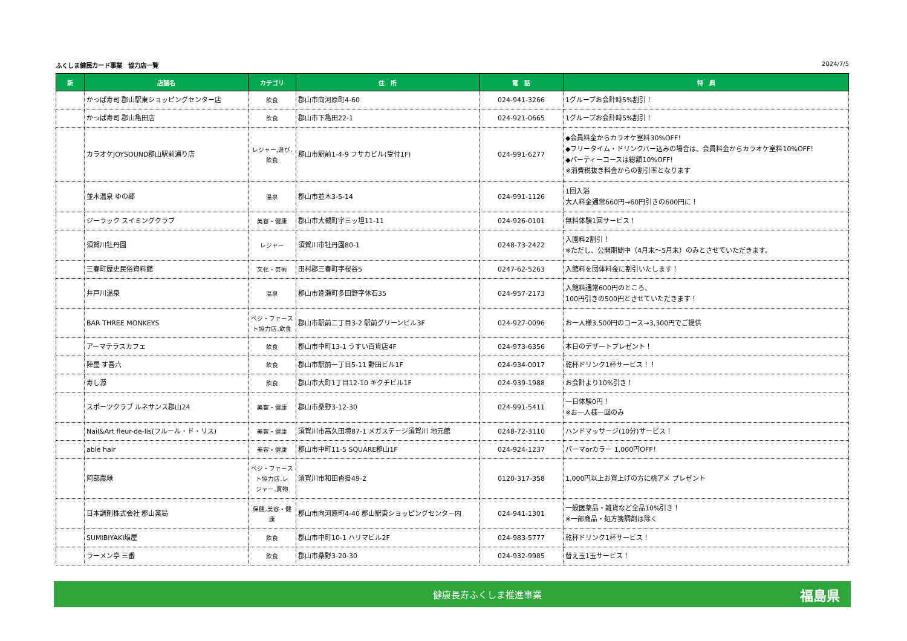ふくしま健民カード事業　協力店一覧 2024/7/5
| 新 | 店舗名 | カテゴリ | 住 所 | 電 話 | 特 典 |
| --- | --- | --- | --- | --- | --- |
| | かっぱ寿司 郡山駅東ショッピングセンター店 | 飲食 | 郡山市向河原町4-60 | 024-941-3266 | 1グループお会計時5%割引！ |
| | かっぱ寿司 郡山亀田店 | 飲食 | 郡山市下亀田22-1 | 024-921-0665 | 1グループお会計時5%割引！ |
| | カラオケJOYSOUND郡山駅前通り店 | レジャー,遊び, 飲食 | 郡山市駅前1-4-9 フサカビル(受付1F) | 024-991-6277 | ◆会員料金からカラオケ室料30%OFF！ ◆フリータイム・ドリンクバー込みの場合は、会員料金からカラオケ室料10%OFF！ ◆パーティーコースは総額10%OFF！ ※消費税抜き料金からの割引率となります |
| | 並木温泉 ゆの郷 | 温泉 | 郡山市並木3-5-14 | 024-991-1126 | 1回入浴 大人料金通常660円→60円引きの600円に！ |
| | ジーラック スイミングクラブ | 美容・健康 | 郡山市大槻町字三ッ坦11-11 | 024-926-0101 | 無料体験1回サービス！ |
| | 須賀川牡丹園 | レジャー | 須賀川市牡丹園80-1 | 0248-73-2422 | 入園料2割引！ ※ただし、公開期間中（4月末～5月末）のみとさせていただきます。 |
| | 三春町歴史民俗資料館 | 文化・芸術 | 田村郡三春町字桜谷5 | 0247-62-5263 | 入館料を団体料金に割引いたします！ |
| | 井戸川温泉 | 温泉 | 郡山市逢瀬町多田野字休石35 | 024-957-2173 | 入館料通常600円のところ、 100円引きの500円とさせていただきます！ |
| | BAR THREE MONKEYS | ベジ・ファース ト協力店,飲食 | 郡山市駅前二丁目3-2 駅前グリーンビル3F | 024-927-0096 | お一人様3,500円のコース→3,300円でご提供 |
| | アーマテラスカフェ | 飲食 | 郡山市中町13-1 うすい百貨店4F | 024-973-6356 | 本日のデザートプレゼント！ |
| | 陣屋 す吾六 | 飲食 | 郡山市駅前一丁目5-11 野田ビル1F | 024-934-0017 | 乾杯ドリンク1杯サービス！！ |
| | 寿し源 | 飲食 | 郡山市大町1丁目12-10 キクチビル1F | 024-939-1988 | お会計より10%引き！ |
| | スポーツクラブ ルネサンス郡山24 | 美容・健康 | 郡山市桑野3-12-30 | 024-991-5411 | 一日体験0円！ ※お一人様一回のみ |
| | Nail&Art fleur-de-lis(フルール・ド・リス) | 美容・健康 | 須賀川市高久田境87-1 メガステージ須賀川 地元館 | 0248-72-3110 | ハンドマッサージ(10分)サービス！ |
| | able hair | 美容・健康 | 郡山市中町11-5 SQUARE郡山1F | 024-924-1237 | パーマorカラー 1,000円OFF！ |
| | 阿部農縁 | ベジ・ファース ト協力店,レ ジャー,買物 | 須賀川市和田沓掛49-2 | 0120-317-358 | 1,000円以上お買上げの方に桃アメ プレゼント |
| | 日本調剤株式会社 郡山薬局 | 保健,美容・健康 | 郡山市向河原町4-40 郡山駅東ショッピングセンター内 | 024-941-1301 | 一般医薬品・雑貨など全品10%引き！ ※一部商品・処方箋調剤は除く |
| | SUMIBIYAKI焔屋 | 飲食 | 郡山市中町10-1 ハリマビル2F | 024-983-5777 | 乾杯ドリンク1杯サービス！ |
| | ラーメン亭 三番 | 飲食 | 郡山市桑野3-20-30 | 024-932-9985 | 替え玉1玉サービス！ |
健康長寿ふくしま推進事業 福島県